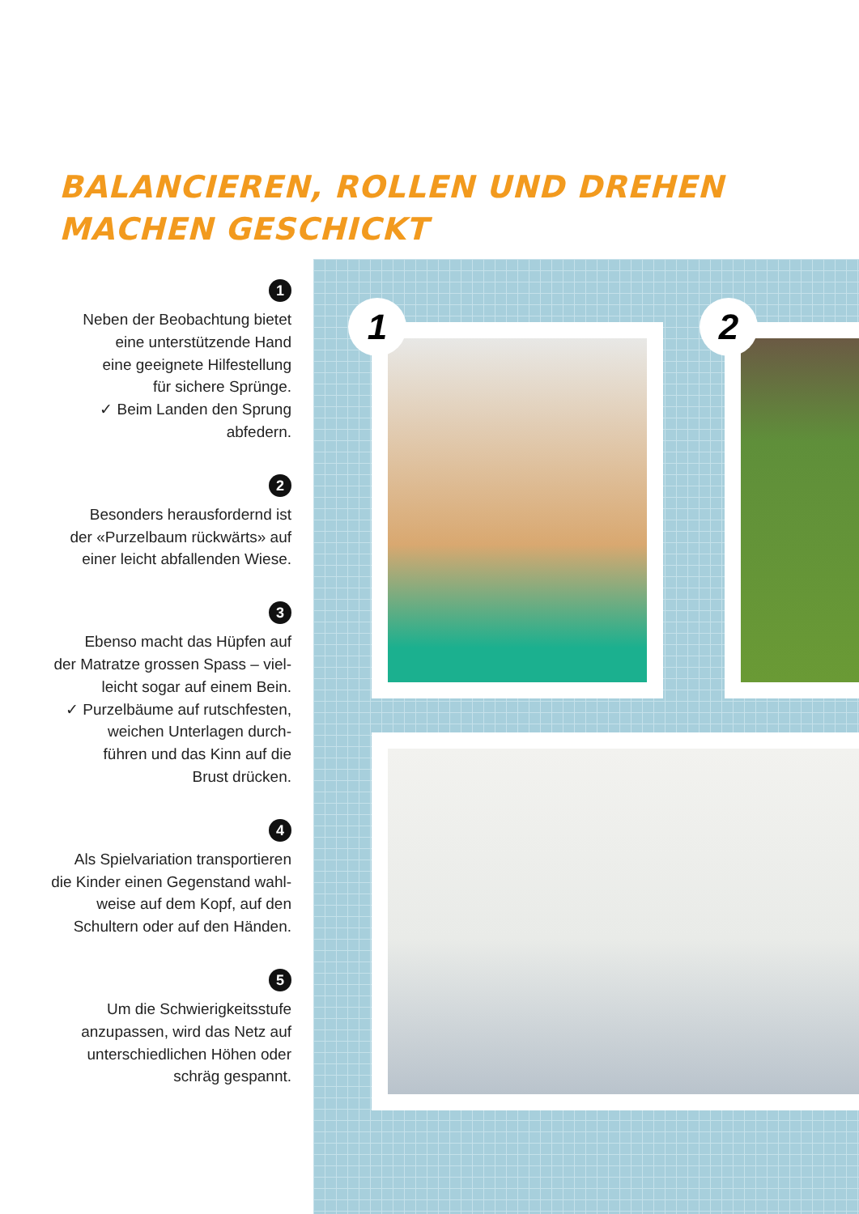BALANCIEREN, ROLLEN UND DREHEN
MACHEN GESCHICKT
1
Neben der Beobachtung bietet
eine unterstützende Hand
eine geeignete Hilfestellung
für sichere Sprünge.
✓ Beim Landen den Sprung
abfedern.
2
Besonders herausfordernd ist
der «Purzelbaum rückwärts» auf
einer leicht abfallenden Wiese.
3
Ebenso macht das Hüpfen auf
der Matratze grossen Spass – viel-
leicht sogar auf einem Bein.
✓ Purzelbäume auf rutschfesten,
weichen Unterlagen durch-
führen und das Kinn auf die
Brust drücken.
4
Als Spielvariation transportieren
die Kinder einen Gegenstand wahl-
weise auf dem Kopf, auf den
Schultern oder auf den Händen.
5
Um die Schwierigkeitsstufe
anzupassen, wird das Netz auf
unterschiedlichen Höhen oder
schräg gespannt.
1 2